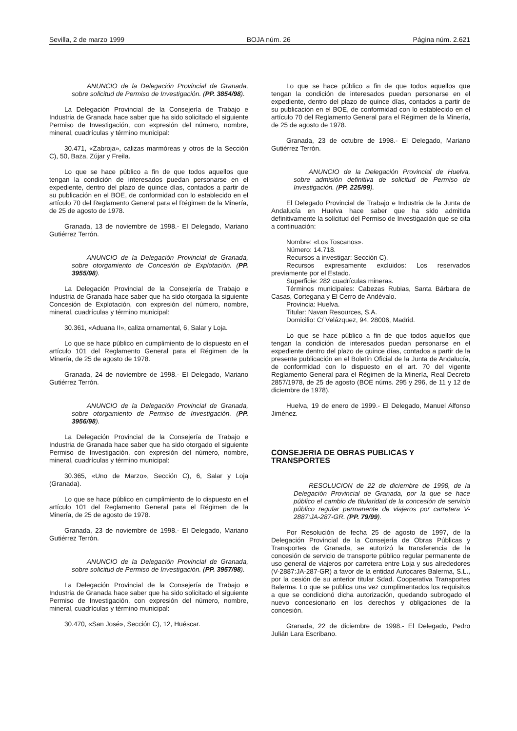Sevilla, 2 de marzo 1999 BOJA núm. 26 Página núm. 2.621
ANUNCIO de la Delegación Provincial de Granada, sobre solicitud de Permiso de Investigación. (PP. 3854/98).
La Delegación Provincial de la Consejería de Trabajo e Industria de Granada hace saber que ha sido solicitado el siguiente Permiso de Investigación, con expresión del número, nombre, mineral, cuadrículas y término municipal:
30.471, «Zabroja», calizas marmóreas y otros de la Sección C), 50, Baza, Zújar y Freila.
Lo que se hace público a fin de que todos aquellos que tengan la condición de interesados puedan personarse en el expediente, dentro del plazo de quince días, contados a partir de su publicación en el BOE, de conformidad con lo establecido en el artículo 70 del Reglamento General para el Régimen de la Minería, de 25 de agosto de 1978.
Granada, 13 de noviembre de 1998.- El Delegado, Mariano Gutiérrez Terrón.
ANUNCIO de la Delegación Provincial de Granada, sobre otorgamiento de Concesión de Explotación. (PP. 3955/98).
La Delegación Provincial de la Consejería de Trabajo e Industria de Granada hace saber que ha sido otorgada la siguiente Concesión de Explotación, con expresión del número, nombre, mineral, cuadrículas y término municipal:
30.361, «Aduana II», caliza ornamental, 6, Salar y Loja.
Lo que se hace público en cumplimiento de lo dispuesto en el artículo 101 del Reglamento General para el Régimen de la Minería, de 25 de agosto de 1978.
Granada, 24 de noviembre de 1998.- El Delegado, Mariano Gutiérrez Terrón.
ANUNCIO de la Delegación Provincial de Granada, sobre otorgamiento de Permiso de Investigación. (PP. 3956/98).
La Delegación Provincial de la Consejería de Trabajo e Industria de Granada hace saber que ha sido otorgado el siguiente Permiso de Investigación, con expresión del número, nombre, mineral, cuadrículas y término municipal:
30.365, «Uno de Marzo», Sección C), 6, Salar y Loja (Granada).
Lo que se hace público en cumplimiento de lo dispuesto en el artículo 101 del Reglamento General para el Régimen de la Minería, de 25 de agosto de 1978.
Granada, 23 de noviembre de 1998.- El Delegado, Mariano Gutiérrez Terrón.
ANUNCIO de la Delegación Provincial de Granada, sobre solicitud de Permiso de Investigación. (PP. 3957/98).
La Delegación Provincial de la Consejería de Trabajo e Industria de Granada hace saber que ha sido solicitado el siguiente Permiso de Investigación, con expresión del número, nombre, mineral, cuadrículas y término municipal:
30.470, «San José», Sección C), 12, Huéscar.
Lo que se hace público a fin de que todos aquellos que tengan la condición de interesados puedan personarse en el expediente, dentro del plazo de quince días, contados a partir de su publicación en el BOE, de conformidad con lo establecido en el artículo 70 del Reglamento General para el Régimen de la Minería, de 25 de agosto de 1978.
Granada, 23 de octubre de 1998.- El Delegado, Mariano Gutiérrez Terrón.
ANUNCIO de la Delegación Provincial de Huelva, sobre admisión definitiva de solicitud de Permiso de Investigación. (PP. 225/99).
El Delegado Provincial de Trabajo e Industria de la Junta de Andalucía en Huelva hace saber que ha sido admitida definitivamente la solicitud del Permiso de Investigación que se cita a continuación:
Nombre: «Los Toscanos».
Número: 14.718.
Recursos a investigar: Sección C).
Recursos expresamente excluidos: Los reservados previamente por el Estado.
Superficie: 282 cuadrículas mineras.
Términos municipales: Cabezas Rubias, Santa Bárbara de Casas, Cortegana y El Cerro de Andévalo.
Provincia: Huelva.
Titular: Navan Resources, S.A.
Domicilio: C/ Velázquez, 94, 28006, Madrid.
Lo que se hace público a fin de que todos aquellos que tengan la condición de interesados puedan personarse en el expediente dentro del plazo de quince días, contados a partir de la presente publicación en el Boletín Oficial de la Junta de Andalucía, de conformidad con lo dispuesto en el art. 70 del vigente Reglamento General para el Régimen de la Minería, Real Decreto 2857/1978, de 25 de agosto (BOE núms. 295 y 296, de 11 y 12 de diciembre de 1978).
Huelva, 19 de enero de 1999.- El Delegado, Manuel Alfonso Jiménez.
CONSEJERIA DE OBRAS PUBLICAS Y TRANSPORTES
RESOLUCION de 22 de diciembre de 1998, de la Delegación Provincial de Granada, por la que se hace público el cambio de titularidad de la concesión de servicio público regular permanente de viajeros por carretera V-2887:JA-287-GR. (PP. 79/99).
Por Resolución de fecha 25 de agosto de 1997, de la Delegación Provincial de la Consejería de Obras Públicas y Transportes de Granada, se autorizó la transferencia de la concesión de servicio de transporte público regular permanente de uso general de viajeros por carretera entre Loja y sus alrededores (V-2887:JA-287-GR) a favor de la entidad Autocares Balerma, S.L., por la cesión de su anterior titular Sdad. Cooperativa Transportes Balerma. Lo que se publica una vez cumplimentados los requisitos a que se condicionó dicha autorización, quedando subrogado el nuevo concesionario en los derechos y obligaciones de la concesión.
Granada, 22 de diciembre de 1998.- El Delegado, Pedro Julián Lara Escribano.